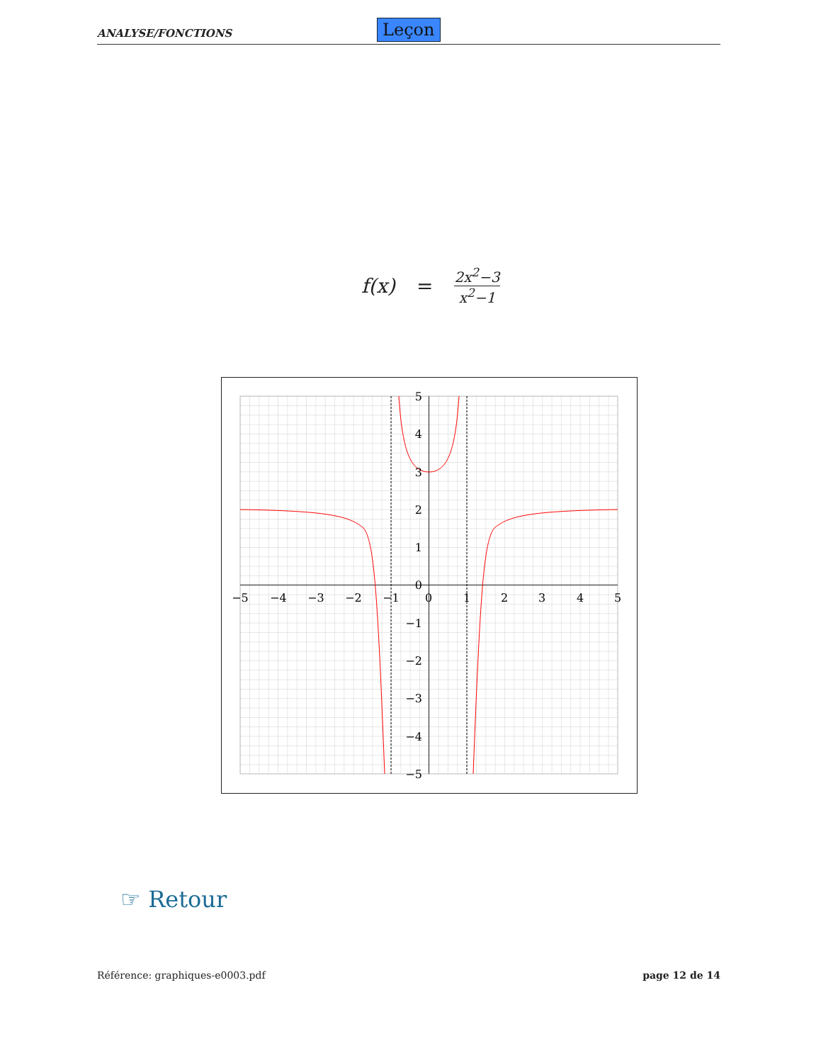ANALYSE/FONCTIONS Leçon
f(x) = 2x<sup>2</sup>−3 x<sup>2</sup>−1
−5
−4
−3
−2
−1
0
1
2
3
4
5
5
4
3
2
1
0
−1
−2
−3
−4
−5
☞ Retour
Référence: graphiques-e0003.pdf
page 12 de 14